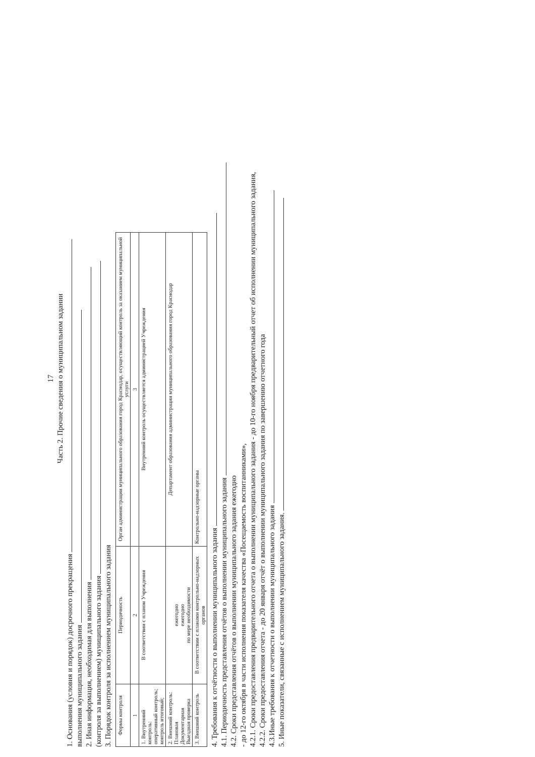17
Часть 2. Прочие сведения о муниципальном задании
1. Основания (условия и порядок) досрочного прекращения
выполнения муниципального задания
2. Иная информация, необходимая для выполнения
(контроля за выполнением) муниципального задания
3. Порядок контроля за исполнением муниципального задания
| Формы контроля | Периодичность | Орган администрации муниципального образования город Краснодар, осуществляющий контроль за оказанием муниципальной услуги |
| --- | --- | --- |
| 1 | 2 | 3 |
| 1. Внутренний контроль: оперативный контроль; контроль итоговый; | В соответствии с планом Учреждения | Внутренний контроль осуществляется администрацией Учреждения |
| 2. Внешний контроль: Плановая Документарная Выездная проверка | ежегодно ежегодно по мере необходимости | Департамент образования администрации муниципального образования город Краснодар |
| 3. Внешний контроль | В соответствии с планами контрольно-надзорных органов | Контрольно-надзорные органы |
4. Требования к отчётности о выполнении муниципального задания
4.1. Периодичность представления отчётов о выполнении муниципального задания
4.2. Сроки представления отчётов о выполнении муниципального задания ежегодно
- до 12-го октября в части исполнения показателя качества «Посещаемость воспитанниками»,
4.2.1. Сроки предоставления предварительного отчета о выполнении муниципального задания - до 10-го ноября предварительный отчет об исполнении муниципального задания,
4.2.2. Сроки предоставления отчета - до 20 января отчёт о выполнении муниципального задания по завершению отчетного года
4.3.Иные требования к отчетности о выполнении муниципального задания
5. Иные показатели, связанные с исполнением муниципального задания.